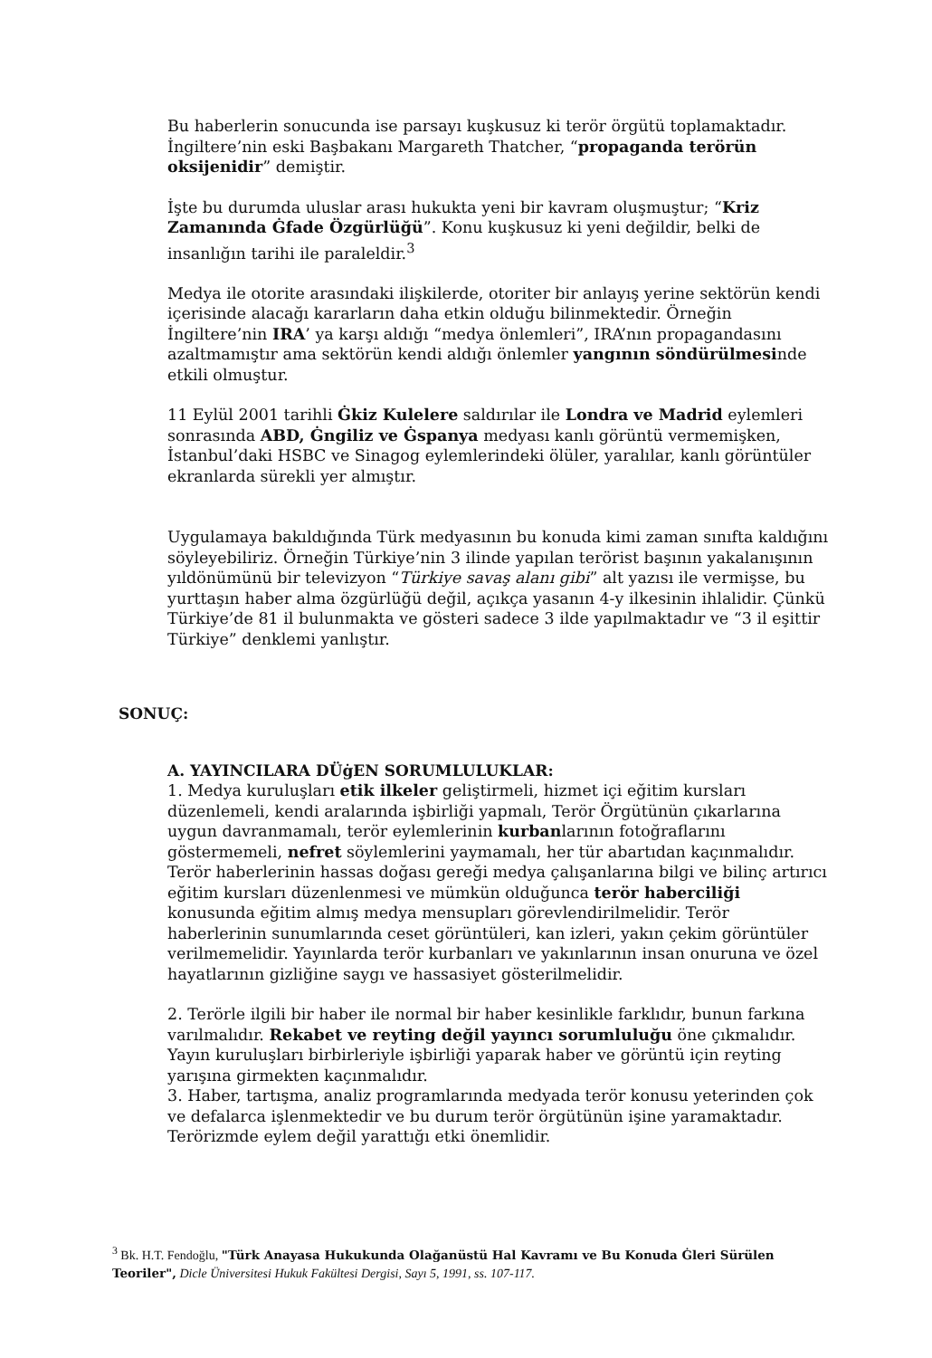Bu haberlerin sonucunda ise parsayı kuşkusuz ki terör örgütü toplamaktadır. İngiltere’nin eski Başbakanı Margareth Thatcher, “propaganda terörün oksijenidir” demiştir.
İşte bu durumda uluslar arası hukukta yeni bir kavram oluşmuştur; “Kriz Zamanında Ġfade Özgürlüğü”. Konu kuşkusuz ki yeni değildir, belki de insanlığın tarihi ile paraleldir.<sup>3</sup>
Medya ile otorite arasındaki ilişkilerde, otoriter bir anlayış yerine sektörün kendi içerisinde alacağı kararların daha etkin olduğu bilinmektedir. Örneğin İngiltere’nin IRA’ ya karşı aldığı “medya önlemleri”, IRA’nın propagandasını azaltmamıştır ama sektörün kendi aldığı önlemler yangının söndürülmesinde etkili olmuştur.
11 Eylül 2001 tarihli Ġkiz Kulelere saldırılar ile Londra ve Madrid eylemleri sonrasında ABD, Ġngiliz ve Ġspanya medyası kanlı görüntü vermemişken, İstanbul’daki HSBC ve Sinagog eylemlerindeki ölüler, yaralılar, kanlı görüntüler ekranlarda sürekli yer almıştır.
Uygulamaya bakıldığında Türk medyasının bu konuda kimi zaman sınıfta kaldığını söyleyebiliriz. Örneğin Türkiye’nin 3 ilinde yapılan terörist başının yakalanışının yıldönümünü bir televizyon “Türkiye savaş alanı gibi” alt yazısı ile vermişse, bu yurttaşın haber alma özgürlüğü değil, açıkça yasanın 4-y ilkesinin ihlalidir. Çünkü Türkiye’de 81 il bulunmakta ve gösteri sadece 3 ilde yapılmaktadır ve “3 il eşittir Türkiye” denklemi yanlıştır.
SONUÇ:
A. YAYINCILARA DÜġEN SORUMLULUKLAR:
1. Medya kuruluşları etik ilkeler geliştirmeli, hizmet içi eğitim kursları düzenlemeli, kendi aralarında işbirliği yapmalı, Terör Örgütünün çıkarlarına uygun davranmamalı, terör eylemlerinin kurbanlarının fotoğraflarını göstermemeli, nefret söylemlerini yaymamalı, her tür abartıdan kaçınmalıdır. Terör haberlerinin hassas doğası gereği medya çalışanlarına bilgi ve bilinç artırıcı eğitim kursları düzenlenmesi ve mümkün olduğunca terör haberciliği konusunda eğitim almış medya mensupları görevlendirilmelidir. Terör haberlerinin sunumlarında ceset görüntüleri, kan izleri, yakın çekim görüntüler verilmemelidir. Yayınlarda terör kurbanları ve yakınlarının insan onuruna ve özel hayatlarının gizliğine saygı ve hassasiyet gösterilmelidir.
2. Terörle ilgili bir haber ile normal bir haber kesinlikle farklıdır, bunun farkına varılmalıdır. Rekabet ve reyting değil yayıncı sorumluluğu öne çıkmalıdır. Yayın kuruluşları birbirleriyle işbirliği yaparak haber ve görüntü için reyting yarışına girmekten kaçınmalıdır.
3. Haber, tartışma, analiz programlarında medyada terör konusu yeterinden çok ve defalarca işlenmektedir ve bu durum terör örgütünün işine yaramaktadır. Terörizmde eylem değil yarattığı etki önemlidir.
<sup>3</sup> Bk. H.T. Fendoğlu, "Türk Anayasa Hukukunda Olağanüstü Hal Kavramı ve Bu Konuda Ġleri Sürülen Teoriler", Dicle Üniversitesi Hukuk Fakültesi Dergisi, Sayı 5, 1991, ss. 107-117.